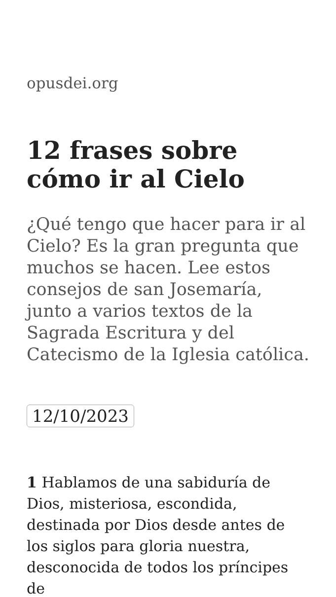opusdei.org
12 frases sobre cómo ir al Cielo
¿Qué tengo que hacer para ir al Cielo? Es la gran pregunta que muchos se hacen. Lee estos consejos de san Josemaría, junto a varios textos de la Sagrada Escritura y del Catecismo de la Iglesia católica.
12/10/2023
1 Hablamos de una sabiduría de Dios, misteriosa, escondida, destinada por Dios desde antes de los siglos para gloria nuestra, desconocida de todos los príncipes de